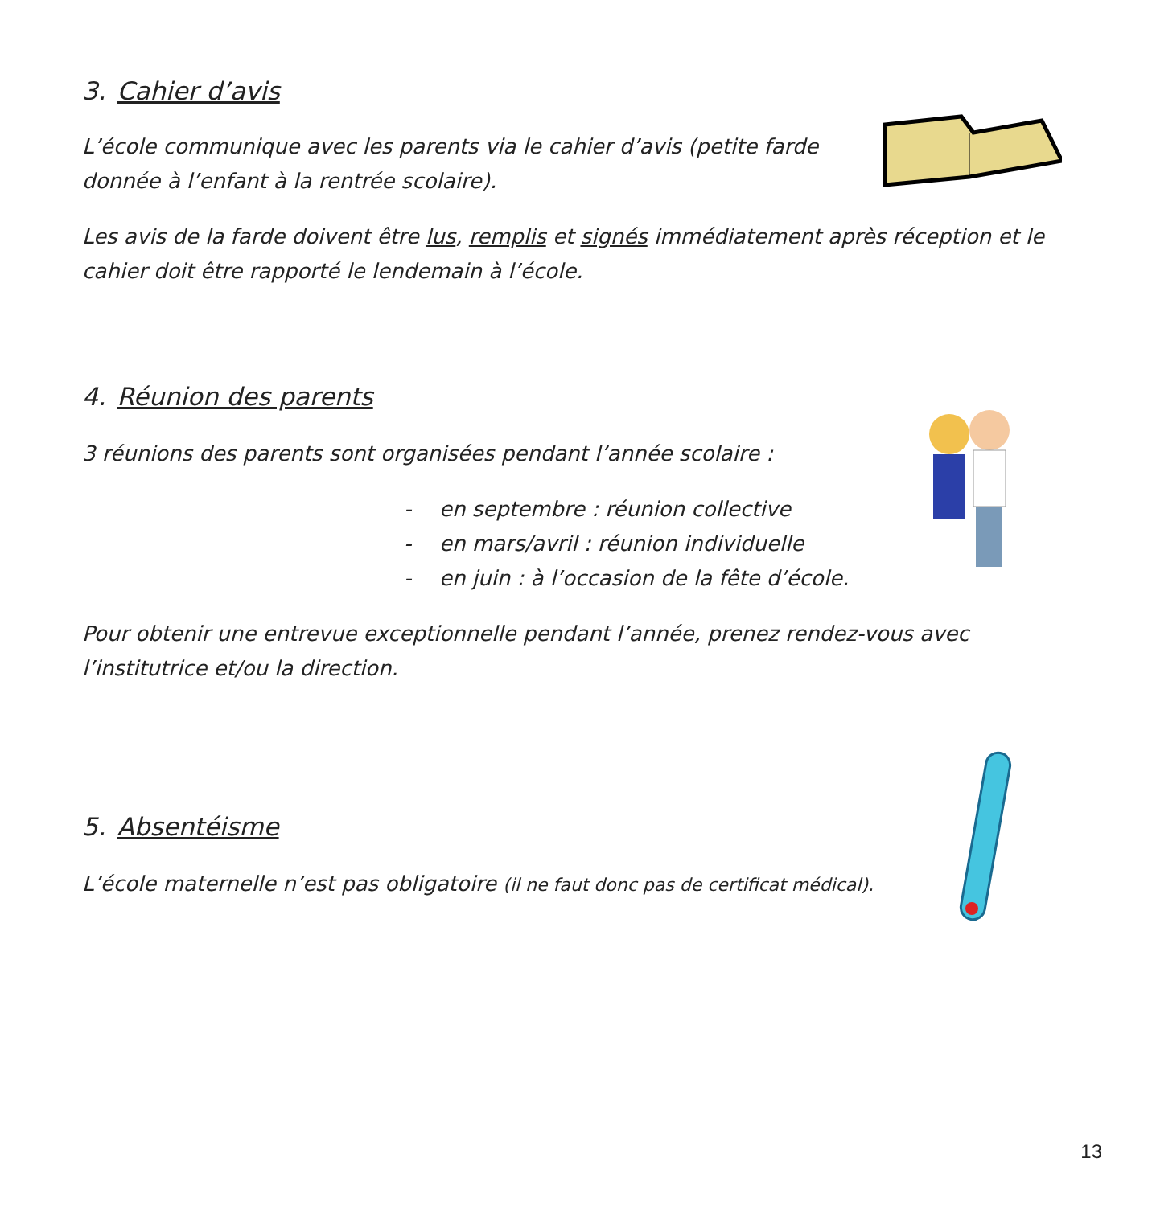3. Cahier d’avis
L’école communique avec les parents via le cahier d’avis (petite farde donnée à l’enfant à la rentrée scolaire).
Les avis de la farde doivent être lus, remplis et signés immédiatement après réception et le cahier doit être rapporté le lendemain à l’école.
4. Réunion des parents
3 réunions des parents sont organisées pendant l’année scolaire :
- en septembre : réunion collective
- en mars/avril : réunion individuelle
- en juin : à l’occasion de la fête d’école.
Pour obtenir une entrevue exceptionnelle pendant l’année, prenez rendez-vous avec l’institutrice et/ou la direction.
5. Absentéisme
L’école maternelle n’est pas obligatoire (il ne faut donc pas de certificat médical).
13